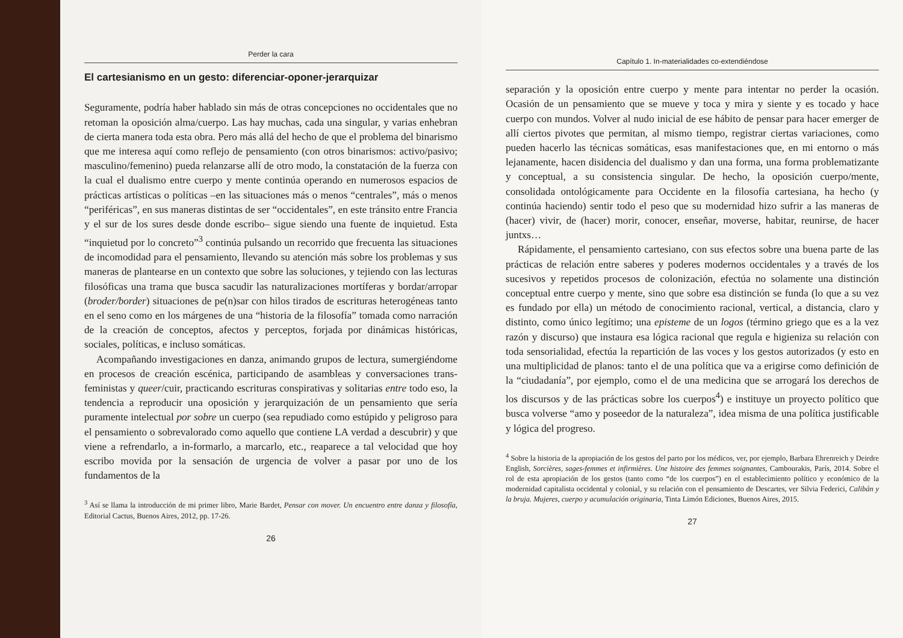Perder la cara
El cartesianismo en un gesto: diferenciar-oponer-jerarquizar
Seguramente, podría haber hablado sin más de otras concepciones no occidentales que no retoman la oposición alma/cuerpo. Las hay muchas, cada una singular, y varias enhebran de cierta manera toda esta obra. Pero más allá del hecho de que el problema del binarismo que me interesa aquí como reflejo de pensamiento (con otros binarismos: activo/pasivo; masculino/femenino) pueda relanzarse allí de otro modo, la constatación de la fuerza con la cual el dualismo entre cuerpo y mente continúa operando en numerosos espacios de prácticas artísticas o políticas –en las situaciones más o menos “centrales”, más o menos “periféricas”, en sus maneras distintas de ser “occidentales”, en este tránsito entre Francia y el sur de los sures desde donde escribo– sigue siendo una fuente de inquietud. Esta “inquietud por lo concreto”<sup>3</sup> continúa pulsando un recorrido que frecuenta las situaciones de incomodidad para el pensamiento, llevando su atención más sobre los problemas y sus maneras de plantearse en un contexto que sobre las soluciones, y tejiendo con las lecturas filosóficas una trama que busca sacudir las naturalizaciones mortíferas y bordar/arropar (broder/border) situaciones de pe(n)sar con hilos tirados de escrituras heterogéneas tanto en el seno como en los márgenes de una “historia de la filosofía” tomada como narración de la creación de conceptos, afectos y perceptos, forjada por dinámicas históricas, sociales, políticas, e incluso somáticas.
Acompañando investigaciones en danza, animando grupos de lectura, sumergiéndome en procesos de creación escénica, participando de asambleas y conversaciones trans-feministas y queer/cuir, practicando escrituras conspirativas y solitarias entre todo eso, la tendencia a reproducir una oposición y jerarquización de un pensamiento que sería puramente intelectual por sobre un cuerpo (sea repudiado como estúpido y peligroso para el pensamiento o sobrevalorado como aquello que contiene LA verdad a descubrir) y que viene a refrendarlo, a in-formarlo, a marcarlo, etc., reaparece a tal velocidad que hoy escribo movida por la sensación de urgencia de volver a pasar por uno de los fundamentos de la
<sup>3</sup> Así se llama la introducción de mi primer libro, Marie Bardet, Pensar con mover. Un encuentro entre danza y filosofía, Editorial Cactus, Buenos Aires, 2012, pp. 17-26.
26
Capítulo 1. In-materialidades co-extendiéndose
separación y la oposición entre cuerpo y mente para intentar no perder la ocasión. Ocasión de un pensamiento que se mueve y toca y mira y siente y es tocado y hace cuerpo con mundos. Volver al nudo inicial de ese hábito de pensar para hacer emerger de allí ciertos pivotes que permitan, al mismo tiempo, registrar ciertas variaciones, como pueden hacerlo las técnicas somáticas, esas manifestaciones que, en mi entorno o más lejanamente, hacen disidencia del dualismo y dan una forma, una forma problematizante y conceptual, a su consistencia singular. De hecho, la oposición cuerpo/mente, consolidada ontológicamente para Occidente en la filosofía cartesiana, ha hecho (y continúa haciendo) sentir todo el peso que su modernidad hizo sufrir a las maneras de (hacer) vivir, de (hacer) morir, conocer, enseñar, moverse, habitar, reunirse, de hacer juntxs…
Rápidamente, el pensamiento cartesiano, con sus efectos sobre una buena parte de las prácticas de relación entre saberes y poderes modernos occidentales y a través de los sucesivos y repetidos procesos de colonización, efectúa no solamente una distinción conceptual entre cuerpo y mente, sino que sobre esa distinción se funda (lo que a su vez es fundado por ella) un método de conocimiento racional, vertical, a distancia, claro y distinto, como único legítimo; una episteme de un logos (término griego que es a la vez razón y discurso) que instaura esa lógica racional que regula e higieniza su relación con toda sensorialidad, efectúa la repartición de las voces y los gestos autorizados (y esto en una multiplicidad de planos: tanto el de una política que va a erigirse como definición de la “ciudadanía”, por ejemplo, como el de una medicina que se arrogará los derechos de los discursos y de las prácticas sobre los cuerpos<sup>4</sup>) e instituye un proyecto político que busca volverse “amo y poseedor de la naturaleza”, idea misma de una política justificable y lógica del progreso.
<sup>4</sup> Sobre la historia de la apropiación de los gestos del parto por los médicos, ver, por ejemplo, Barbara Ehrenreich y Deirdre English, Sorcières, sages-femmes et infirmières. Une histoire des femmes soignantes, Cambourakis, París, 2014. Sobre el rol de esta apropiación de los gestos (tanto como “de los cuerpos”) en el establecimiento político y económico de la modernidad capitalista occidental y colonial, y su relación con el pensamiento de Descartes, ver Silvia Federici, Calibán y la bruja. Mujeres, cuerpo y acumulación originaria, Tinta Limón Ediciones, Buenos Aires, 2015.
27